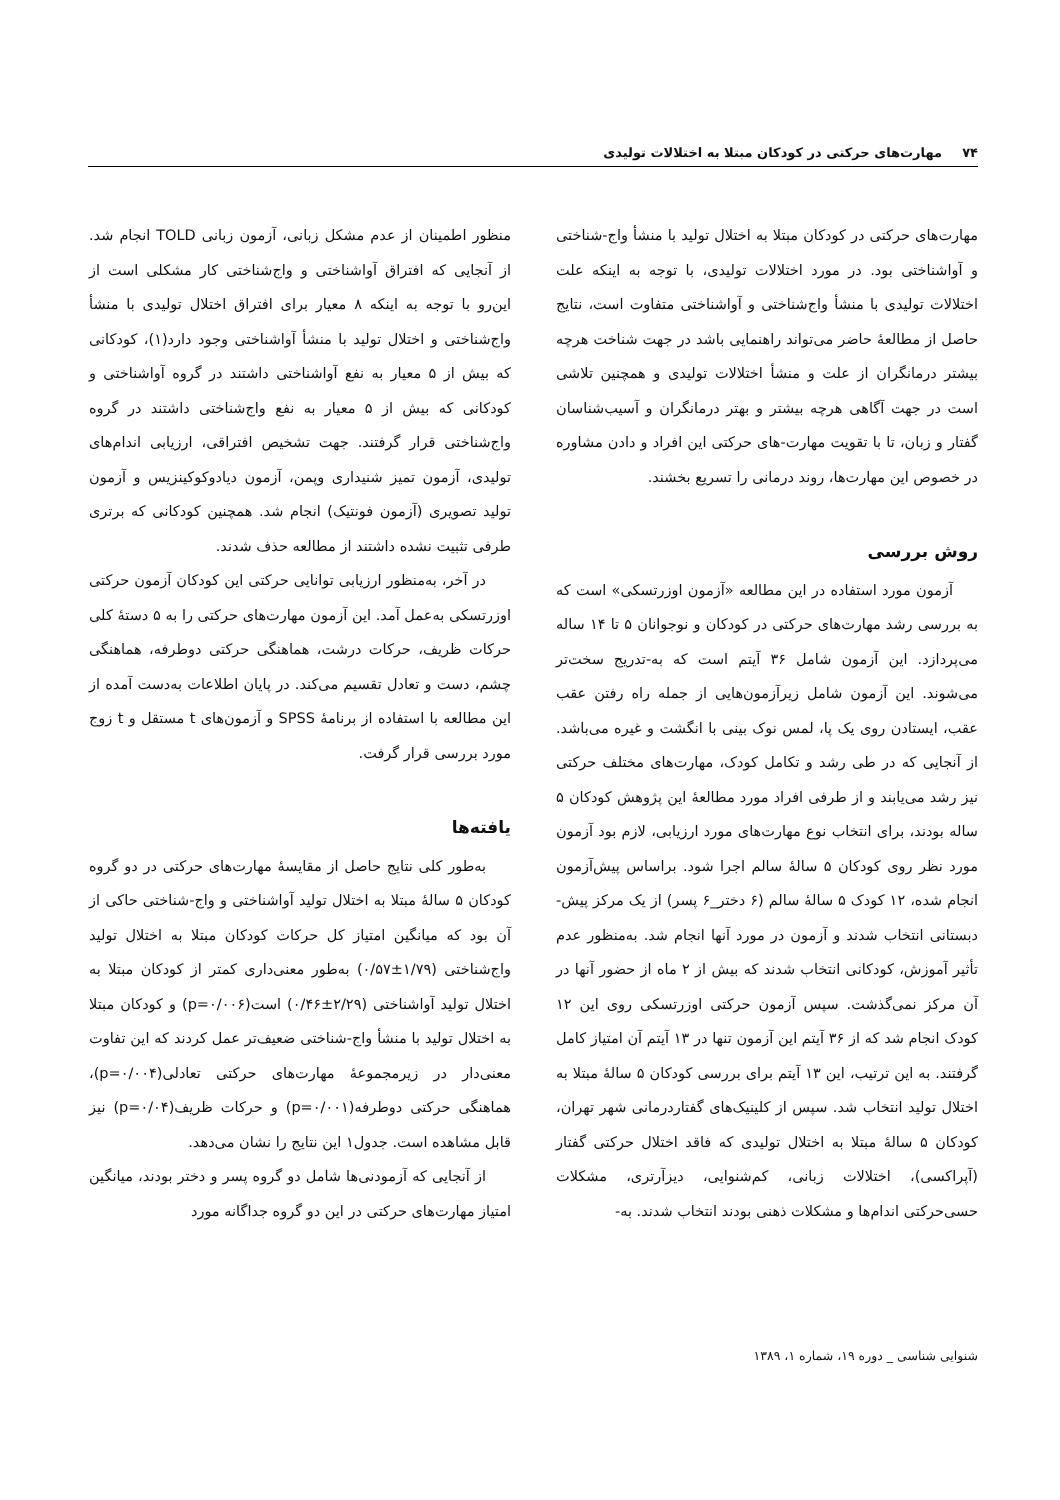۷۴ مهارت‌های حرکتی در کودکان مبتلا به اختلالات تولیدی
مهارت‌های حرکتی در کودکان مبتلا به اختلال تولید با منشأ واج-شناختی و آواشناختی بود. در مورد اختلالات تولیدی، با توجه به اینکه علت اختلالات تولیدی با منشأ واج‌شناختی و آواشناختی متفاوت است، نتایج حاصل از مطالعهٔ حاضر می‌تواند راهنمایی باشد در جهت شناخت هرچه بیشتر درمانگران از علت و منشأ اختلالات تولیدی و همچنین تلاشی است در جهت آگاهی هرچه بیشتر و بهتر درمانگران و آسیب‌شناسان گفتار و زبان، تا با تقویت مهارت-های حرکتی این افراد و دادن مشاوره در خصوص این مهارت‌ها، روند درمانی را تسریع بخشند.
روش بررسی
آزمون مورد استفاده در این مطالعه «آزمون اوزرتسکی» است که به بررسی رشد مهارت‌های حرکتی در کودکان و نوجوانان ۵ تا ۱۴ ساله می‌پردازد. این آزمون شامل ۳۶ آیتم است که به-تدریج سخت‌تر می‌شوند. این آزمون شامل زیرآزمون‌هایی از جمله راه رفتن عقب عقب، ایستادن روی یک پا، لمس نوک بینی با انگشت و غیره می‌باشد. از آنجایی که در طی رشد و تکامل کودک، مهارت‌های مختلف حرکتی نیز رشد می‌یابند و از طرفی افراد مورد مطالعهٔ این پژوهش کودکان ۵ ساله بودند، برای انتخاب نوع مهارت‌های مورد ارزیابی، لازم بود آزمون مورد نظر روی کودکان ۵ سالهٔ سالم اجرا شود. براساس پیش‌آزمون انجام شده، ۱۲ کودک ۵ سالهٔ سالم (۶ دختر_۶ پسر) از یک مرکز پیش-دبستانی انتخاب شدند و آزمون در مورد آنها انجام شد. به‌منظور عدم تأثیر آموزش، کودکانی انتخاب شدند که بیش از ۲ ماه از حضور آنها در آن مرکز نمی‌گذشت. سپس آزمون حرکتی اوزرتسکی روی این ۱۲ کودک انجام شد که از ۳۶ آیتم این آزمون تنها در ۱۳ آیتم آن امتیاز کامل گرفتند. به این ترتیب، این ۱۳ آیتم برای بررسی کودکان ۵ سالهٔ مبتلا به اختلال تولید انتخاب شد. سپس از کلینیک‌های گفتاردرمانی شهر تهران، کودکان ۵ سالهٔ مبتلا به اختلال تولیدی که فاقد اختلال حرکتی گفتار (آپراکسی)، اختلالات زبانی، کم‌شنوایی، دیزآرتری، مشکلات حسی‌حرکتی اندام‌ها و مشکلات ذهنی بودند انتخاب شدند. به-
منظور اطمینان از عدم مشکل زبانی، آزمون زبانی TOLD انجام شد. از آنجایی که افتراق آواشناختی و واج‌شناختی کار مشکلی است از این‌رو با توجه به اینکه ۸ معیار برای افتراق اختلال تولیدی با منشأ واج‌شناختی و اختلال تولید با منشأ آواشناختی وجود دارد(۱)، کودکانی که بیش از ۵ معیار به نفع آواشناختی داشتند در گروه آواشناختی و کودکانی که بیش از ۵ معیار به نفع واج‌شناختی داشتند در گروه واج‌شناختی قرار گرفتند. جهت تشخیص افتراقی، ارزیابی اندام‌های تولیدی، آزمون تمیز شنیداری وپمن، آزمون دیادوکوکینزیس و آزمون تولید تصویری (آزمون فونتیک) انجام شد. همچنین کودکانی که برتری طرفی تثبیت نشده داشتند از مطالعه حذف شدند.
در آخر، به‌منظور ارزیابی توانایی حرکتی این کودکان آزمون حرکتی اوزرتسکی به‌عمل آمد. این آزمون مهارت‌های حرکتی را به ۵ دستهٔ کلی حرکات ظریف، حرکات درشت، هماهنگی حرکتی دوطرفه، هماهنگی چشم، دست و تعادل تقسیم می‌کند. در پایان اطلاعات به‌دست آمده از این مطالعه با استفاده از برنامهٔ SPSS و آزمون‌های t مستقل و t زوج مورد بررسی قرار گرفت.
یافته‌ها
به‌طور کلی نتایج حاصل از مقایسهٔ مهارت‌های حرکتی در دو گروه کودکان ۵ سالهٔ مبتلا به اختلال تولید آواشناختی و واج-شناختی حاکی از آن بود که میانگین امتیاز کل حرکات کودکان مبتلا به اختلال تولید واج‌شناختی (۱/۷۹±۰/۵۷) به‌طور معنی‌داری کمتر از کودکان مبتلا به اختلال تولید آواشناختی (۲/۲۹±۰/۴۶) است(p=۰/۰۰۶) و کودکان مبتلا به اختلال تولید با منشأ واج-شناختی ضعیف‌تر عمل کردند که این تفاوت معنی‌دار در زیرمجموعهٔ مهارت‌های حرکتی تعادلی(p=۰/۰۰۴)، هماهنگی حرکتی دوطرفه(p=۰/۰۰۱) و حرکات ظریف(p=۰/۰۴) نیز قابل مشاهده است. جدول۱ این نتایج را نشان می‌دهد.
از آنجایی که آزمودنی‌ها شامل دو گروه پسر و دختر بودند، میانگین امتیاز مهارت‌های حرکتی در این دو گروه جداگانه مورد
شنوایی شناسی _ دوره ۱۹، شماره ۱، ۱۳۸۹